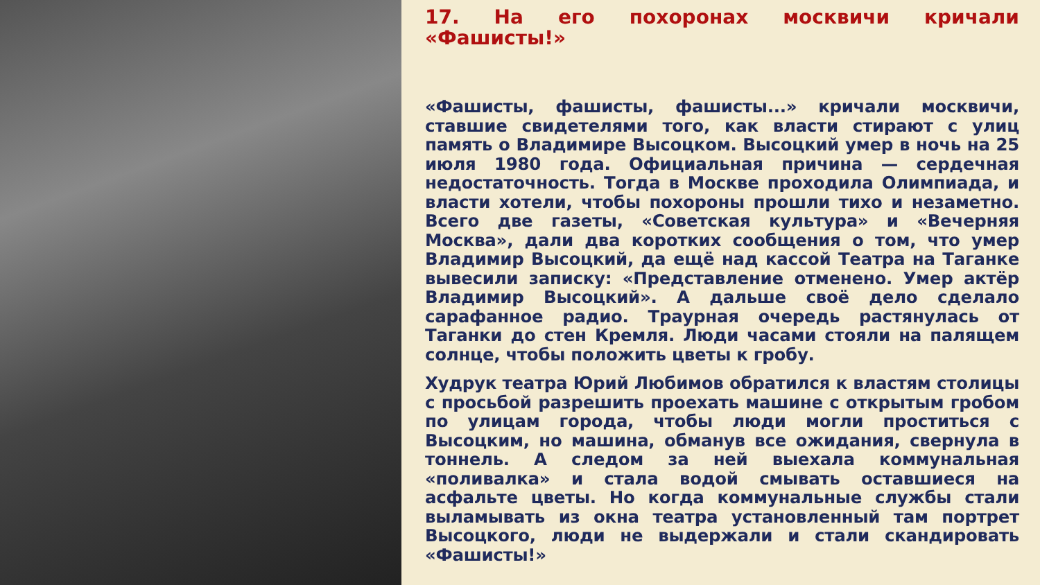17. На его похоронах москвичи кричали «Фашисты!»
«Фашисты, фашисты, фашисты...» кричали москвичи, ставшие свидетелями того, как власти стирают с улиц память о Владимире Высоцком. Высоцкий умер в ночь на 25 июля 1980 года. Официальная причина — сердечная недостаточность. Тогда в Москве проходила Олимпиада, и власти хотели, чтобы похороны прошли тихо и незаметно. Всего две газеты, «Советская культура» и «Вечерняя Москва», дали два коротких сообщения о том, что умер Владимир Высоцкий, да ещё над кассой Театра на Таганке вывесили записку: «Представление отменено. Умер актёр Владимир Высоцкий». А дальше своё дело сделало сарафанное радио. Траурная очередь растянулась от Таганки до стен Кремля. Люди часами стояли на палящем солнце, чтобы положить цветы к гробу.
Худрук театра Юрий Любимов обратился к властям столицы с просьбой разрешить проехать машине с открытым гробом по улицам города, чтобы люди могли проститься с Высоцким, но машина, обманув все ожидания, свернула в тоннель. А следом за ней выехала коммунальная «поливалка» и стала водой смывать оставшиеся на асфальте цветы. Но когда коммунальные службы стали выламывать из окна театра установленный там портрет Высоцкого, люди не выдержали и стали скандировать «Фашисты!»